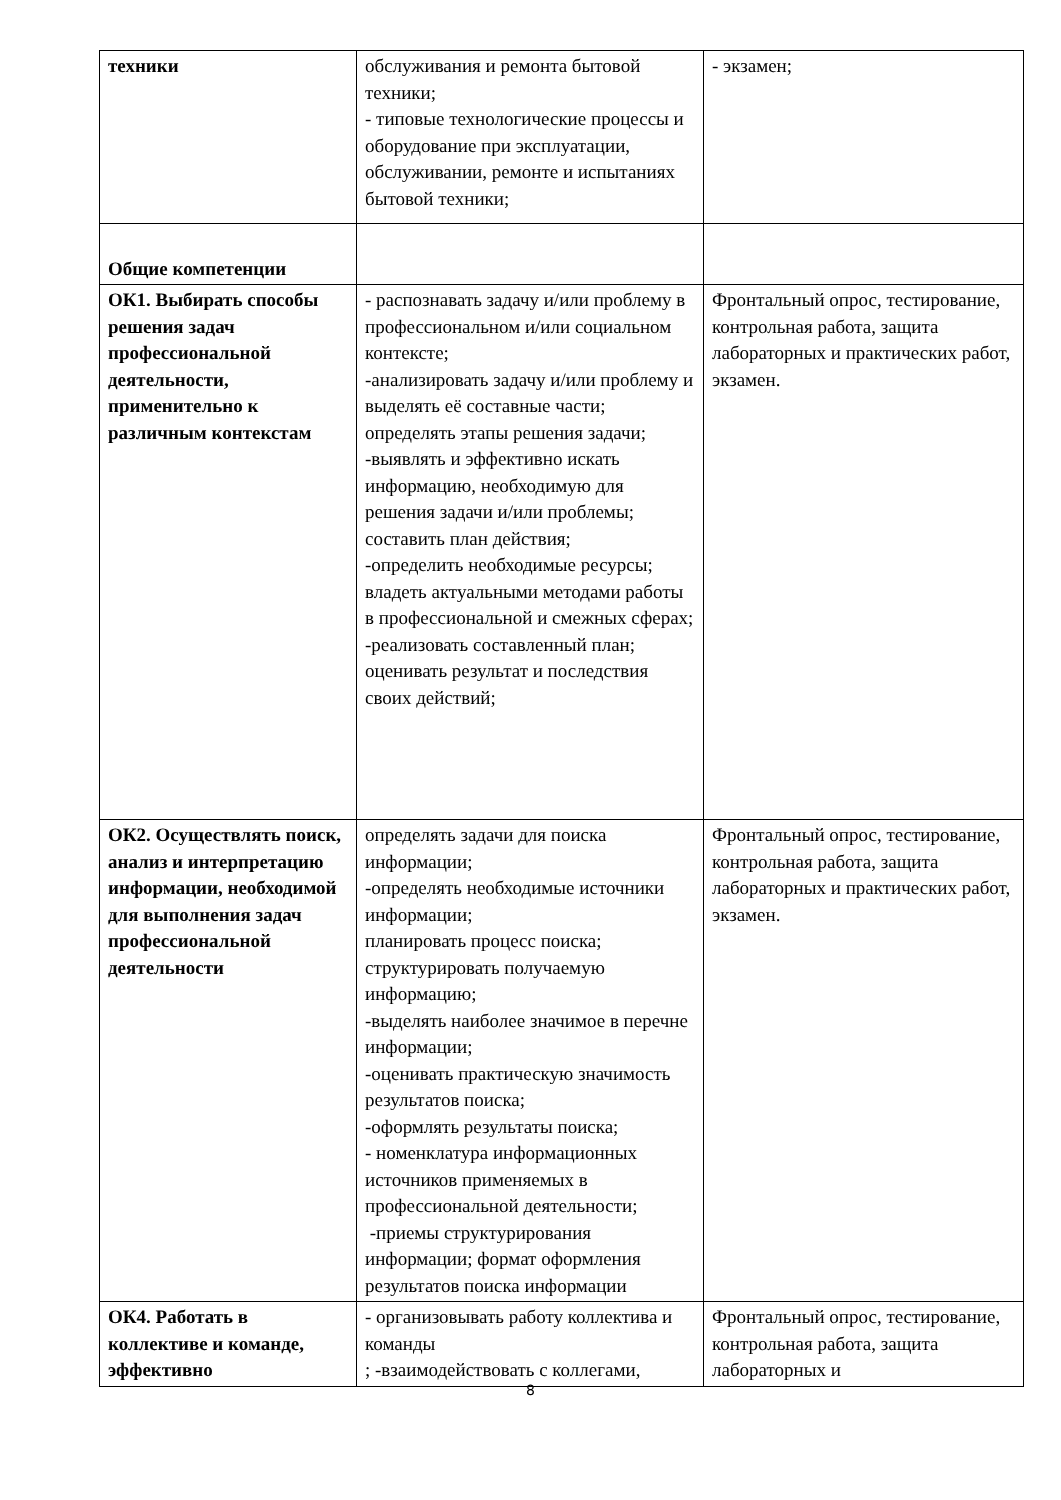| техники | обслуживания и ремонта бытовой техники; - типовые технологические процессы и оборудование при эксплуатации, обслуживании, ремонте и испытаниях бытовой техники; | - экзамен; |
| Общие компетенции | | |
| ОК1. Выбирать способы решения задач профессиональной деятельности, применительно к различным контекстам | - распознавать задачу и/или проблему в профессиональном и/или социальном контексте; -анализировать задачу и/или проблему и выделять её составные части; определять этапы решения задачи; -выявлять и эффективно искать информацию, необходимую для решения задачи и/или проблемы; составить план действия; -определить необходимые ресурсы; владеть актуальными методами работы в профессиональной и смежных сферах; -реализовать составленный план; оценивать результат и последствия своих действий; | Фронтальный опрос, тестирование, контрольная работа, защита лабораторных и практических работ, экзамен. |
| ОК2. Осуществлять поиск, анализ и интерпретацию информации, необходимой для выполнения задач профессиональной деятельности | определять задачи для поиска информации; -определять необходимые источники информации; планировать процесс поиска; структурировать получаемую информацию; -выделять наиболее значимое в перечне информации; -оценивать практическую значимость результатов поиска; -оформлять результаты поиска; - номенклатура информационных источников применяемых в профессиональной деятельности; -приемы структурирования информации; формат оформления результатов поиска информации | Фронтальный опрос, тестирование, контрольная работа, защита лабораторных и практических работ, экзамен. |
| ОК4. Работать в коллективе и команде, эффективно | - организовывать работу коллектива и команды ; -взаимодействовать с коллегами, | Фронтальный опрос, тестирование, контрольная работа, защита лабораторных и |
8